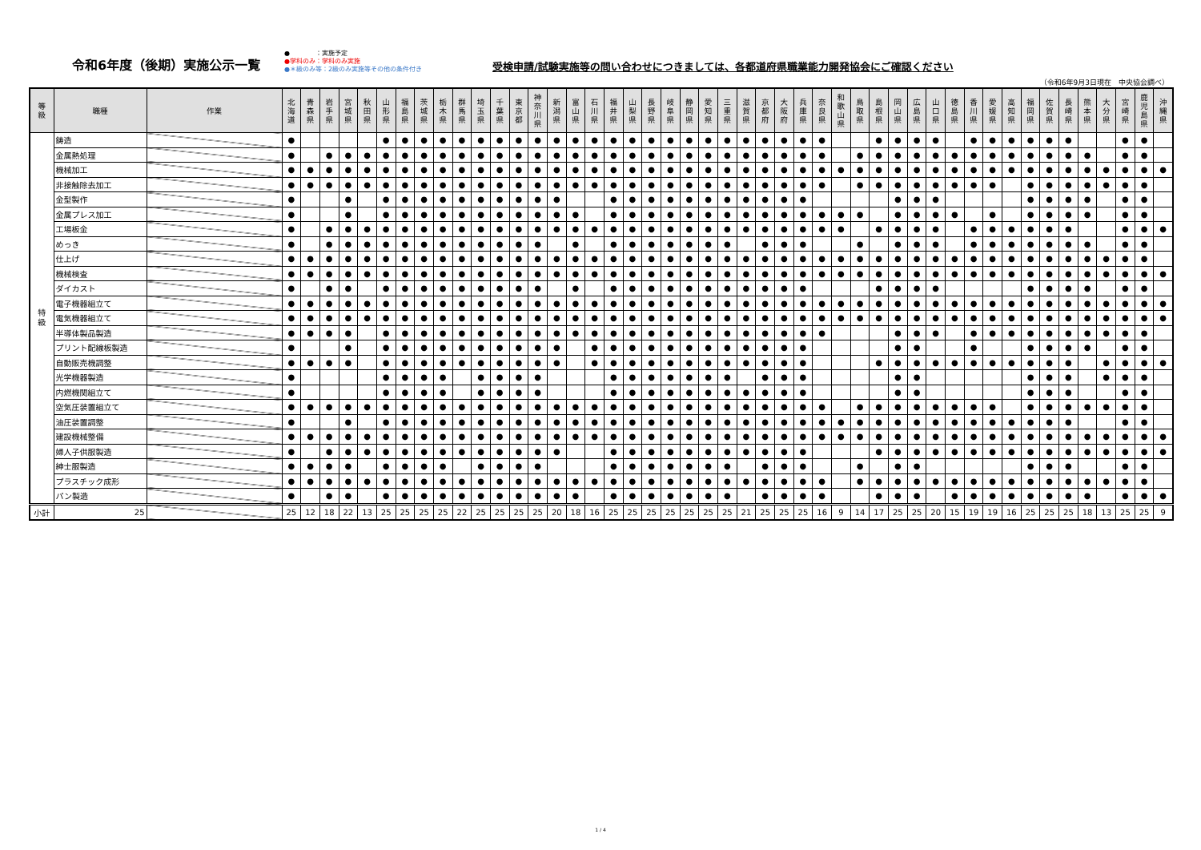令和6年度（後期）実施公示一覧
●　　　　：実施予定
●学科のみ：学科のみ実施
●＊級のみ等：2級のみ実施等その他の条件付き
受検申請/試験実施等の問い合わせにつきましては、各都道府県職業能力開発協会にご確認ください
（令和6年9月3日現在　中央協会調べ）
| 等 級 | 職種 | 作業 | 北 海 道 | 青 森 県 | 岩 手 県 | 宮 城 県 | 秋 田 県 | 山 形 県 | 福 島 県 | 茨 城 県 | 栃 木 県 | 群 馬 県 | 埼 玉 県 | 千 葉 県 | 東 京 都 | 神 奈 川 県 | 新 潟 県 | 富 山 県 | 石 川 県 | 福 井 県 | 山 梨 県 | 長 野 県 | 岐 阜 県 | 静 岡 県 | 愛 知 県 | 三 重 県 | 滋 賀 県 | 京 都 府 | 大 阪 府 | 兵 庫 県 | 奈 良 県 | 和 歌 山 県 | 鳥 取 県 | 島 根 県 | 岡 山 県 | 広 島 県 | 山 口 県 | 徳 島 県 | 香 川 県 | 愛 媛 県 | 高 知 県 | 福 岡 県 | 佐 賀 県 | 長 崎 県 | 熊 本 県 | 大 分 県 | 宮 崎 県 | 鹿 児 島 県 | 沖 縄 県 |
| --- | --- | --- | --- | --- | --- | --- | --- | --- | --- | --- | --- | --- | --- | --- | --- | --- | --- | --- | --- | --- | --- | --- | --- | --- | --- | --- | --- | --- | --- | --- | --- | --- | --- | --- | --- | --- | --- | --- | --- | --- | --- | --- | --- | --- | --- | --- | --- | --- | --- |
| 特 級 | 鋳造 | | ● | | | | | ● | ● | ● | ● | ● | ● | ● | ● | ● | ● | ● | ● | ● | ● | ● | ● | ● | ● | ● | ● | ● | ● | ● | ● | | | ● | ● | ● | ● | | ● | ● | ● | ● | ● | ● | | | ● | ● | |
| | 金属熱処理 | | ● | | ● | ● | ● | ● | ● | ● | ● | ● | ● | ● | ● | ● | ● | ● | ● | ● | ● | ● | ● | ● | ● | ● | ● | ● | ● | ● | ● | | ● | ● | ● | ● | ● | ● | ● | ● | ● | ● | ● | ● | ● | | ● | ● | |
| | 機械加工 | | ● | ● | ● | ● | ● | ● | ● | ● | ● | ● | ● | ● | ● | ● | ● | ● | ● | ● | ● | ● | ● | ● | ● | ● | ● | ● | ● | ● | ● | ● | ● | ● | ● | ● | ● | ● | ● | ● | ● | ● | ● | ● | ● | ● | ● | ● | ● |
| | 非接触除去加工 | | ● | ● | ● | ● | ● | ● | ● | ● | ● | ● | ● | ● | ● | ● | ● | ● | ● | ● | ● | ● | ● | ● | ● | ● | ● | ● | ● | ● | ● | | ● | ● | ● | ● | ● | ● | ● | ● | | ● | ● | ● | ● | ● | ● | ● | |
| | 金型製作 | | ● | | | ● | | ● | ● | ● | ● | ● | ● | ● | ● | ● | ● | | | ● | ● | ● | ● | ● | ● | ● | ● | ● | ● | ● | | | | | ● | ● | ● | | | | | ● | ● | ● | ● | | ● | ● | |
| | 金属プレス加工 | | ● | | | ● | | ● | ● | ● | ● | ● | ● | ● | ● | ● | ● | ● | | ● | ● | ● | ● | ● | ● | ● | ● | ● | ● | ● | ● | ● | ● | | ● | ● | ● | ● | | ● | | ● | ● | ● | ● | | ● | ● | |
| | 工場板金 | | ● | | ● | ● | ● | ● | ● | ● | ● | ● | ● | ● | ● | ● | ● | ● | ● | ● | ● | ● | ● | ● | ● | ● | ● | ● | ● | ● | ● | ● | | ● | ● | ● | ● | | ● | ● | ● | ● | ● | ● | | | ● | ● | ● |
| | めっき | | ● | | ● | ● | ● | ● | ● | ● | ● | ● | ● | ● | ● | ● | | ● | | ● | ● | ● | ● | ● | ● | ● | | ● | ● | ● | | | ● | | ● | ● | ● | | ● | ● | ● | ● | ● | ● | ● | | ● | ● | |
| | 仕上げ | | ● | ● | ● | ● | ● | ● | ● | ● | ● | ● | ● | ● | ● | ● | ● | ● | ● | ● | ● | ● | ● | ● | ● | ● | ● | ● | ● | ● | ● | ● | ● | ● | ● | ● | ● | ● | ● | ● | ● | ● | ● | ● | ● | ● | ● | ● | |
| | 機械検査 | | ● | ● | ● | ● | ● | ● | ● | ● | ● | ● | ● | ● | ● | ● | ● | ● | ● | ● | ● | ● | ● | ● | ● | ● | ● | ● | ● | ● | ● | ● | ● | ● | ● | ● | ● | ● | ● | ● | ● | ● | ● | ● | ● | ● | ● | ● | ● |
| | ダイカスト | | ● | | ● | ● | | ● | ● | ● | ● | ● | ● | ● | ● | ● | | ● | | ● | ● | ● | ● | ● | ● | ● | ● | ● | ● | ● | | | | ● | ● | ● | ● | | | | | ● | ● | ● | ● | | ● | ● | |
| | 電子機器組立て | | ● | ● | ● | ● | ● | ● | ● | ● | ● | ● | ● | ● | ● | ● | ● | ● | ● | ● | ● | ● | ● | ● | ● | ● | ● | ● | ● | ● | ● | ● | ● | ● | ● | ● | ● | ● | ● | ● | ● | ● | ● | ● | ● | ● | ● | ● | ● |
| | 電気機器組立て | | ● | ● | ● | ● | ● | ● | ● | ● | ● | ● | ● | ● | ● | ● | ● | ● | ● | ● | ● | ● | ● | ● | ● | ● | ● | ● | ● | ● | ● | ● | ● | ● | ● | ● | ● | ● | ● | ● | ● | ● | ● | ● | ● | ● | ● | ● | ● |
| | 半導体製品製造 | | ● | ● | ● | ● | | ● | ● | ● | ● | ● | ● | ● | ● | ● | ● | ● | ● | ● | ● | ● | ● | ● | ● | ● | ● | ● | ● | ● | ● | | | | ● | ● | ● | | ● | ● | ● | ● | ● | ● | ● | ● | ● | ● | |
| | プリント配線板製造 | | ● | | | ● | | ● | ● | ● | ● | ● | ● | ● | ● | ● | ● | | ● | ● | ● | ● | ● | ● | ● | ● | ● | ● | ● | ● | | | | | ● | ● | | | ● | | | ● | ● | ● | ● | | ● | ● | |
| | 自動販売機調整 | | ● | ● | ● | ● | | ● | ● | ● | ● | ● | ● | ● | ● | ● | ● | | ● | ● | ● | ● | ● | ● | ● | ● | ● | ● | ● | ● | | | | ● | ● | ● | ● | ● | ● | ● | ● | ● | ● | ● | | ● | ● | ● | ● |
| | 光学機器製造 | | ● | | | | | ● | ● | ● | ● | | ● | ● | ● | ● | | | | ● | ● | ● | ● | ● | ● | ● | | ● | ● | ● | | | | | ● | ● | | | | | | ● | ● | ● | | ● | ● | ● | |
| | 内燃機関組立て | | ● | | | | | ● | ● | ● | ● | | ● | ● | ● | ● | | | | ● | ● | ● | ● | ● | ● | ● | ● | ● | ● | ● | | | | | ● | ● | | | | | | ● | ● | ● | | | ● | ● | |
| | 空気圧装置組立て | | ● | ● | ● | ● | ● | ● | ● | ● | ● | ● | ● | ● | ● | ● | ● | ● | ● | ● | ● | ● | ● | ● | ● | ● | ● | ● | ● | ● | ● | | ● | ● | ● | ● | ● | ● | ● | ● | | ● | ● | ● | ● | ● | ● | ● | |
| | 油圧装置調整 | | ● | | | ● | | ● | ● | ● | ● | ● | ● | ● | ● | ● | ● | ● | ● | ● | ● | ● | ● | ● | ● | ● | ● | ● | ● | ● | ● | ● | ● | ● | ● | ● | ● | ● | ● | ● | ● | ● | ● | ● | | | ● | ● | |
| | 建設機械整備 | | ● | ● | ● | ● | ● | ● | ● | ● | ● | ● | ● | ● | ● | ● | ● | ● | ● | ● | ● | ● | ● | ● | ● | ● | ● | ● | ● | ● | ● | ● | ● | ● | ● | ● | ● | ● | ● | ● | ● | ● | ● | ● | ● | ● | ● | ● | ● |
| | 婦人子供服製造 | | ● | | ● | ● | ● | ● | ● | ● | ● | ● | ● | ● | ● | ● | ● | | | ● | ● | ● | ● | ● | ● | ● | ● | ● | ● | ● | | | | ● | ● | ● | ● | ● | ● | ● | ● | ● | ● | ● | ● | ● | ● | ● | ● |
| | 紳士服製造 | | ● | ● | ● | ● | | ● | ● | ● | ● | | ● | ● | ● | ● | | | | ● | ● | ● | ● | ● | ● | ● | | ● | ● | ● | | | ● | | ● | ● | | | | | | ● | ● | ● | | | ● | ● | |
| | プラスチック成形 | | ● | ● | ● | ● | ● | ● | ● | ● | ● | ● | ● | ● | ● | ● | ● | ● | ● | ● | ● | ● | ● | ● | ● | ● | ● | ● | ● | ● | ● | | ● | ● | ● | ● | ● | ● | ● | ● | ● | ● | ● | ● | ● | ● | ● | ● | |
| | パン製造 | | ● | | ● | ● | | ● | ● | ● | ● | ● | ● | ● | ● | ● | ● | ● | | ● | ● | ● | ● | ● | ● | ● | | ● | ● | ● | ● | | | ● | ● | ● | | ● | ● | ● | ● | ● | ● | ● | ● | | ● | ● | ● |
| 小計 | 25 | | 25 | 12 | 18 | 22 | 13 | 25 | 25 | 25 | 25 | 22 | 25 | 25 | 25 | 25 | 20 | 18 | 16 | 25 | 25 | 25 | 25 | 25 | 25 | 25 | 21 | 25 | 25 | 25 | 16 | 9 | 14 | 17 | 25 | 25 | 20 | 15 | 19 | 19 | 16 | 25 | 25 | 25 | 18 | 13 | 25 | 25 | 9 |
1 / 4